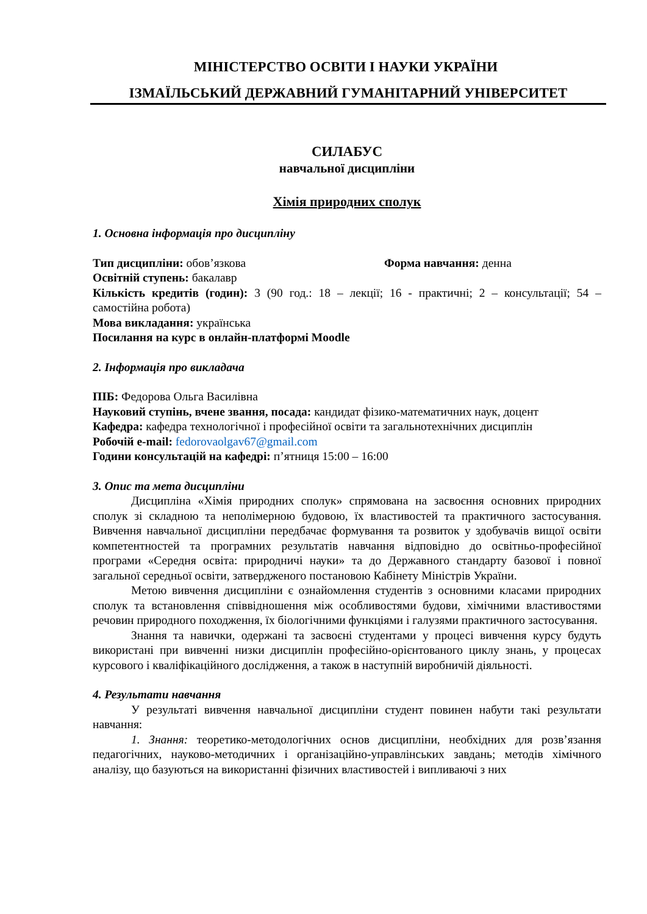МІНІСТЕРСТВО ОСВІТИ І НАУКИ УКРАЇНИ
ІЗМАЇЛЬСЬКИЙ ДЕРЖАВНИЙ ГУМАНІТАРНИЙ УНІВЕРСИТЕТ
СИЛАБУС
навчальної дисципліни
Хімія природних сполук
1. Основна інформація про дисципліну
Тип дисципліни: обов’язкова Форма навчання: денна
Освітній ступень: бакалавр
Кількість кредитів (годин): 3 (90 год.: 18 – лекції; 16 - практичні; 2 – консультації; 54 – самостійна робота)
Мова викладання: українська
Посилання на курс в онлайн-платформі Moodle
2. Інформація про викладача
ПІБ: Федорова Ольга Василівна
Науковий ступінь, вчене звання, посада: кандидат фізико-математичних наук, доцент
Кафедра: кафедра технологічної і професійної освіти та загальнотехнічних дисциплін
Робочій e-mail: fedorovaolgav67@gmail.com
Години консультацій на кафедрі: п’ятниця 15:00 – 16:00
3. Опис та мета дисципліни
Дисципліна «Хімія природних сполук» спрямована на засвоєння основних природних сполук зі складною та неполімерною будовою, їх властивостей та практичного застосування. Вивчення навчальної дисципліни передбачає формування та розвиток у здобувачів вищої освіти компетентностей та програмних результатів навчання відповідно до освітньо-професійної програми «Середня освіта: природничі науки» та до Державного стандарту базової і повної загальної середньої освіти, затвердженого постановою Кабінету Міністрів України.
Метою вивчення дисципліни є ознайомлення студентів з основними класами природних сполук та встановлення співвідношення між особливостями будови, хімічними властивостями речовин природного походження, їх біологічними функціями і галузями практичного застосування.
Знання та навички, одержані та засвоєні студентами у процесі вивчення курсу будуть використані при вивченні низки дисциплін професійно-орієнтованого циклу знань, у процесах курсового і кваліфікаційного дослідження, а також в наступній виробничій діяльності.
4. Результати навчання
У результаті вивчення навчальної дисципліни студент повинен набути такі результати навчання:
1. Знання: теоретико-методологічних основ дисципліни, необхідних для розв’язання педагогічних, науково-методичних і організаційно-управлінських завдань; методів хімічного аналізу, що базуються на використанні фізичних властивостей і випливаючі з них